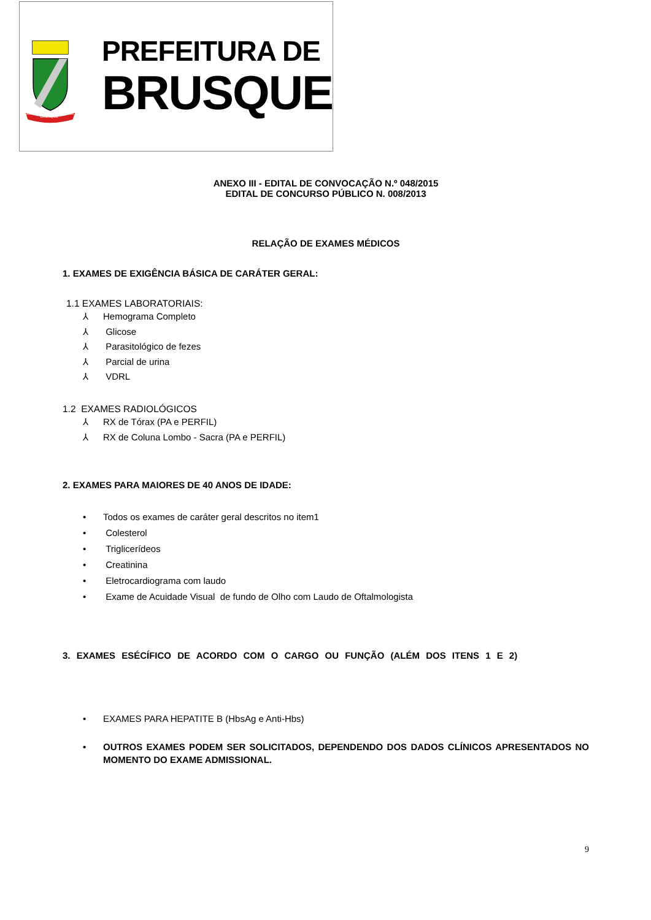BRUSQUE
1860
1881
PREFEITURA DE
BRUSQUE
ANEXO III - EDITAL DE CONVOCAÇÃO N.º 048/2015
EDITAL DE CONCURSO PÚBLICO N. 008/2013
RELAÇÃO DE EXAMES MÉDICOS
1. EXAMES DE EXIGÊNCIA BÁSICA DE CARÁTER GERAL:
1.1 EXAMES LABORATORIAIS:
⅄ Hemograma Completo
⅄ Glicose
⅄ Parasitológico de fezes
⅄ Parcial de urina
⅄ VDRL
1.2 EXAMES RADIOLÓGICOS
⅄ RX de Tórax (PA e PERFIL)
⅄ RX de Coluna Lombo - Sacra (PA e PERFIL)
2. EXAMES PARA MAIORES DE 40 ANOS DE IDADE:
• Todos os exames de caráter geral descritos no item1
• Colesterol
• Triglicerídeos
• Creatinina
• Eletrocardiograma com laudo
• Exame de Acuidade Visual de fundo de Olho com Laudo de Oftalmologista
3. EXAMES ESÉCÍFICO DE ACORDO COM O CARGO OU FUNÇÃO (ALÉM DOS ITENS 1 E 2)
• EXAMES PARA HEPATITE B (HbsAg e Anti-Hbs)
• OUTROS EXAMES PODEM SER SOLICITADOS, DEPENDENDO DOS DADOS CLÍNICOS APRESENTADOS NO MOMENTO DO EXAME ADMISSIONAL.
9